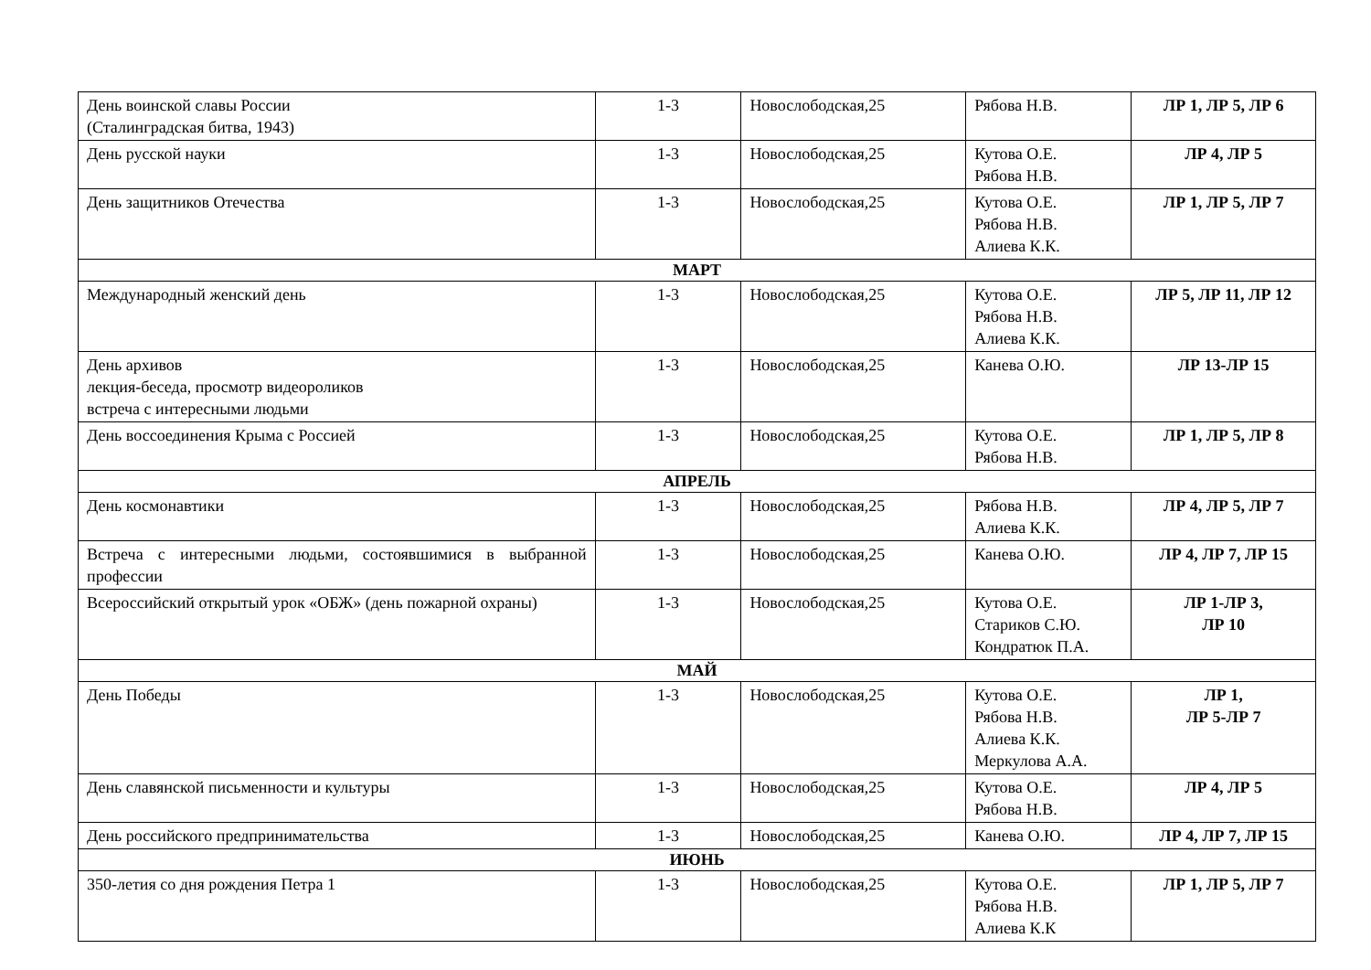| День воинской славы России (Сталинградская битва, 1943) | 1-3 | Новослободская,25 | Рябова Н.В. | ЛР 1, ЛР 5, ЛР 6 |
| День русской науки | 1-3 | Новослободская,25 | Кутова О.Е. Рябова Н.В. | ЛР 4, ЛР 5 |
| День защитников Отечества | 1-3 | Новослободская,25 | Кутова О.Е. Рябова Н.В. Алиева К.К. | ЛР 1, ЛР 5, ЛР 7 |
| МАРТ | | | | |
| Международный женский день | 1-3 | Новослободская,25 | Кутова О.Е. Рябова Н.В. Алиева К.К. | ЛР 5, ЛР 11, ЛР 12 |
| День архивов лекция-беседа, просмотр видеороликов встреча с интересными людьми | 1-3 | Новослободская,25 | Канева О.Ю. | ЛР 13-ЛР 15 |
| День воссоединения Крыма с Россией | 1-3 | Новослободская,25 | Кутова О.Е. Рябова Н.В. | ЛР 1, ЛР 5, ЛР 8 |
| АПРЕЛЬ | | | | |
| День космонавтики | 1-3 | Новослободская,25 | Рябова Н.В. Алиева К.К. | ЛР 4, ЛР 5, ЛР 7 |
| Встреча с интересными людьми, состоявшимися в выбранной профессии | 1-3 | Новослободская,25 | Канева О.Ю. | ЛР 4, ЛР 7, ЛР 15 |
| Всероссийский открытый урок «ОБЖ» (день пожарной охраны) | 1-3 | Новослободская,25 | Кутова О.Е. Стариков С.Ю. Кондратюк П.А. | ЛР 1-ЛР 3, ЛР 10 |
| МАЙ | | | | |
| День Победы | 1-3 | Новослободская,25 | Кутова О.Е. Рябова Н.В. Алиева К.К. Меркулова А.А. | ЛР 1, ЛР 5-ЛР 7 |
| День славянской письменности и культуры | 1-3 | Новослободская,25 | Кутова О.Е. Рябова Н.В. | ЛР 4, ЛР 5 |
| День российского предпринимательства | 1-3 | Новослободская,25 | Канева О.Ю. | ЛР 4, ЛР 7, ЛР 15 |
| ИЮНЬ | | | | |
| 350-летия со дня рождения Петра 1 | 1-3 | Новослободская,25 | Кутова О.Е. Рябова Н.В. Алиева К.К | ЛР 1, ЛР 5, ЛР 7 |